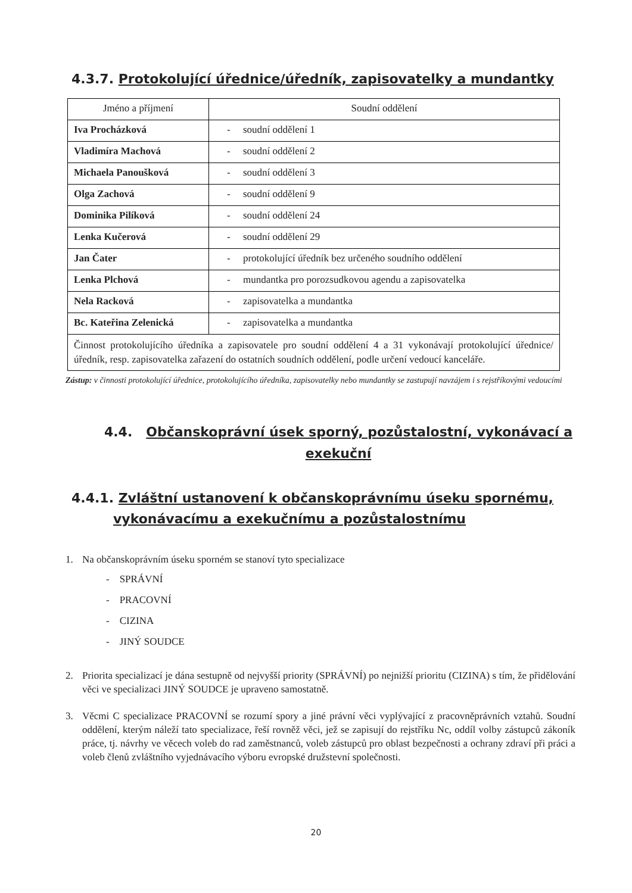4.3.7. Protokolující úřednice/úředník, zapisovatelky a mundantky
| Jméno a příjmení | Soudní oddělení |
| Iva Procházková | - soudní oddělení 1 |
| Vladimíra Machová | - soudní oddělení 2 |
| Michaela Panoušková | - soudní oddělení 3 |
| Olga Zachová | - soudní oddělení 9 |
| Dominika Pilíková | - soudní oddělení 24 |
| Lenka Kučerová | - soudní oddělení 29 |
| Jan Čater | - protokolující úředník bez určeného soudního oddělení |
| Lenka Plchová | - mundantka pro porozsudkovou agendu a zapisovatelka |
| Nela Racková | - zapisovatelka a mundantka |
| Bc. Kateřina Zelenická | - zapisovatelka a mundantka |
| Činnost protokolujícího úředníka a zapisovatele pro soudní oddělení 4 a 31 vykonávají protokolující úřednice/úředník, resp. zapisovatelka zařazení do ostatních soudních oddělení, podle určení vedoucí kanceláře. | |
Zástup: v činnosti protokolující úřednice, protokolujícího úředníka, zapisovatelky nebo mundantky se zastupují navzájem i s rejstříkovými vedoucími
4.4. Občanskoprávní úsek sporný, pozůstalostní, vykonávací a exekuční
4.4.1. Zvláštní ustanovení k občanskoprávnímu úseku spornému, vykonávacímu a exekučnímu a pozůstalostnímu
1. Na občanskoprávním úseku sporném se stanoví tyto specializace
- SPRÁVNÍ
- PRACOVNÍ
- CIZINA
- JINÝ SOUDCE
2. Priorita specializací je dána sestupně od nejvyšší priority (SPRÁVNÍ) po nejnižší prioritu (CIZINA) s tím, že přidělování věci ve specializaci JINÝ SOUDCE je upraveno samostatně.
3. Věcmi C specializace PRACOVNÍ se rozumí spory a jiné právní věci vyplývající z pracovněprávních vztahů. Soudní oddělení, kterým náleží tato specializace, řeší rovněž věci, jež se zapisují do rejstříku Nc, oddíl volby zástupců zákoník práce, tj. návrhy ve věcech voleb do rad zaměstnanců, voleb zástupců pro oblast bezpečnosti a ochrany zdraví při práci a voleb členů zvláštního vyjednávacího výboru evropské družstevní společnosti.
20